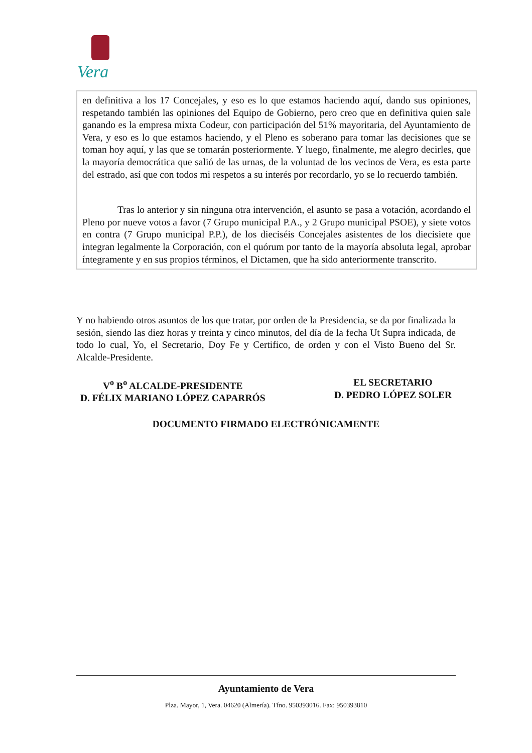Vera
en definitiva a los 17 Concejales, y eso es lo que estamos haciendo aquí, dando sus opiniones, respetando también las opiniones del Equipo de Gobierno, pero creo que en definitiva quien sale ganando es la empresa mixta Codeur, con participación del 51% mayoritaria, del Ayuntamiento de Vera, y eso es lo que estamos haciendo, y el Pleno es soberano para tomar las decisiones que se toman hoy aquí, y las que se tomarán posteriormente. Y luego, finalmente, me alegro decirles, que la mayoría democrática que salió de las urnas, de la voluntad de los vecinos de Vera, es esta parte del estrado, así que con todos mi respetos a su interés por recordarlo, yo se lo recuerdo también.
Tras lo anterior y sin ninguna otra intervención, el asunto se pasa a votación, acordando el Pleno por nueve votos a favor (7 Grupo municipal P.A., y 2 Grupo municipal PSOE), y siete votos en contra (7 Grupo municipal P.P.), de los dieciséis Concejales asistentes de los diecisiete que integran legalmente la Corporación, con el quórum por tanto de la mayoría absoluta legal, aprobar íntegramente y en sus propios términos, el Dictamen, que ha sido anteriormente transcrito.
Y no habiendo otros asuntos de los que tratar, por orden de la Presidencia, se da por finalizada la sesión, siendo las diez horas y treinta y cinco minutos, del día de la fecha Ut Supra indicada, de todo lo cual, Yo, el Secretario, Doy Fe y Certifico, de orden y con el Visto Bueno del Sr. Alcalde-Presidente.
V<sup>o</sup> B<sup>o</sup> ALCALDE-PRESIDENTE
D. FÉLIX MARIANO LÓPEZ CAPARRÓS
EL SECRETARIO
D. PEDRO LÓPEZ SOLER
DOCUMENTO FIRMADO ELECTRÓNICAMENTE
Ayuntamiento de Vera
Plza. Mayor, 1, Vera. 04620 (Almería). Tfno. 950393016. Fax: 950393810